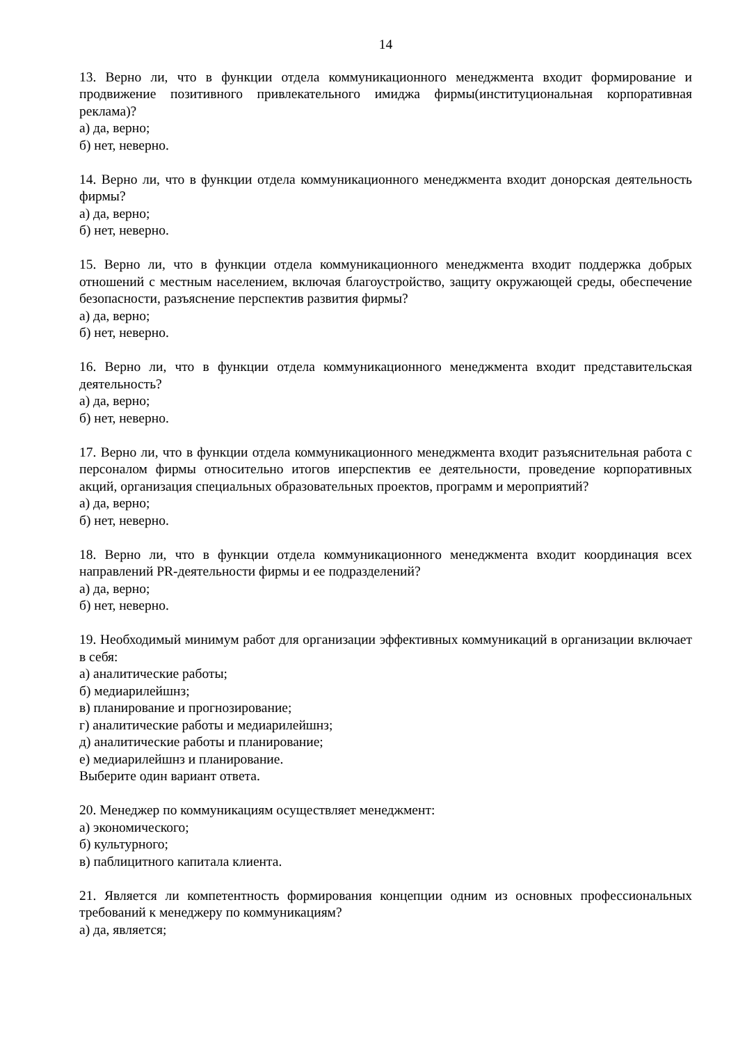14
13. Верно ли, что в функции отдела коммуникационного менеджмента входит формирование и продвижение позитивного привлекательного имиджа фирмы(институциональная корпоративная реклама)?
а) да, верно;
б) нет, неверно.
14. Верно ли, что в функции отдела коммуникационного менеджмента входит донорская деятельность фирмы?
а) да, верно;
б) нет, неверно.
15. Верно ли, что в функции отдела коммуникационного менеджмента входит поддержка добрых отношений с местным населением, включая благоустройство, защиту окружающей среды, обеспечение безопасности, разъяснение перспектив развития фирмы?
а) да, верно;
б) нет, неверно.
16. Верно ли, что в функции отдела коммуникационного менеджмента входит представительская деятельность?
а) да, верно;
б) нет, неверно.
17. Верно ли, что в функции отдела коммуникационного менеджмента входит разъяснительная работа с персоналом фирмы относительно итогов иперспектив ее деятельности, проведение корпоративных акций, организация специальных образовательных проектов, программ и мероприятий?
а) да, верно;
б) нет, неверно.
18. Верно ли, что в функции отдела коммуникационного менеджмента входит координация всех направлений PR-деятельности фирмы и ее подразделений?
а) да, верно;
б) нет, неверно.
19. Необходимый минимум работ для организации эффективных коммуникаций в организации включает в себя:
а) аналитические работы;
б) медиарилейшнз;
в) планирование и прогнозирование;
г) аналитические работы и медиарилейшнз;
д) аналитические работы и планирование;
е) медиарилейшнз и планирование.
Выберите один вариант ответа.
20. Менеджер по коммуникациям осуществляет менеджмент:
а) экономического;
б) культурного;
в) паблицитного капитала клиента.
21. Является ли компетентность формирования концепции одним из основных профессиональных требований к менеджеру по коммуникациям?
а) да, является;